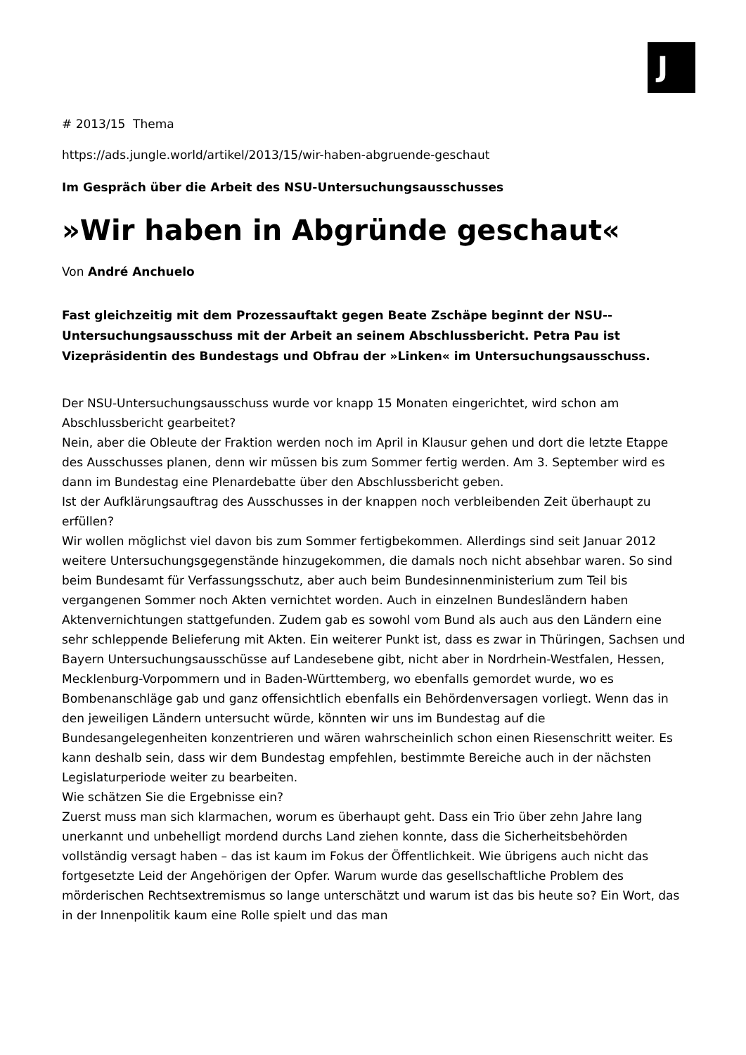J
# 2013/15 Thema
https://ads.jungle.world/artikel/2013/15/wir-haben-abgruende-geschaut
Im Gespräch über die Arbeit des NSU-Untersuchungsausschusses
»Wir haben in Abgründe geschaut«
Von André Anchuelo
Fast gleichzeitig mit dem Prozessauftakt gegen Beate Zschäpe beginnt der NSU--Untersuchungsausschuss mit der Arbeit an seinem Abschlussbericht. Petra Pau ist Vizepräsidentin des Bundestags und Obfrau der »Linken« im Untersuchungsausschuss.
Der NSU-Untersuchungsausschuss wurde vor knapp 15 Monaten eingerichtet, wird schon am Abschlussbericht gearbeitet?
Nein, aber die Obleute der Fraktion werden noch im April in Klausur gehen und dort die letzte Etappe des Ausschusses planen, denn wir müssen bis zum Sommer fertig werden. Am 3. September wird es dann im Bundestag eine Plenardebatte über den Abschlussbericht geben.
Ist der Aufklärungsauftrag des Ausschusses in der knappen noch verbleibenden Zeit überhaupt zu erfüllen?
Wir wollen möglichst viel davon bis zum Sommer fertigbekommen. Allerdings sind seit Januar 2012 weitere Untersuchungsgegenstände hinzugekommen, die damals noch nicht absehbar waren. So sind beim Bundesamt für Verfassungsschutz, aber auch beim Bundesinnenministerium zum Teil bis vergangenen Sommer noch Akten vernichtet worden. Auch in einzelnen Bundesländern haben Aktenvernichtungen stattgefunden. Zudem gab es sowohl vom Bund als auch aus den Ländern eine sehr schleppende Belieferung mit Akten. Ein weiterer Punkt ist, dass es zwar in Thüringen, Sachsen und Bayern Untersuchungsausschüsse auf Landesebene gibt, nicht aber in Nordrhein-Westfalen, Hessen, Mecklenburg-Vorpommern und in Baden-Württemberg, wo ebenfalls gemordet wurde, wo es Bombenanschläge gab und ganz offensichtlich ebenfalls ein Behördenversagen vorliegt. Wenn das in den jeweiligen Ländern untersucht würde, könnten wir uns im Bundestag auf die Bundesangelegenheiten konzentrieren und wären wahrscheinlich schon einen Riesenschritt weiter. Es kann deshalb sein, dass wir dem Bundestag empfehlen, bestimmte Bereiche auch in der nächsten Legislaturperiode weiter zu bearbeiten.
Wie schätzen Sie die Ergebnisse ein?
Zuerst muss man sich klarmachen, worum es überhaupt geht. Dass ein Trio über zehn Jahre lang unerkannt und unbehelligt mordend durchs Land ziehen konnte, dass die Sicherheitsbehörden vollständig versagt haben – das ist kaum im Fokus der Öffentlichkeit. Wie übrigens auch nicht das fortgesetzte Leid der Angehörigen der Opfer. Warum wurde das gesellschaftliche Problem des mörderischen Rechtsextremismus so lange unterschätzt und warum ist das bis heute so? Ein Wort, das in der Innenpolitik kaum eine Rolle spielt und das man